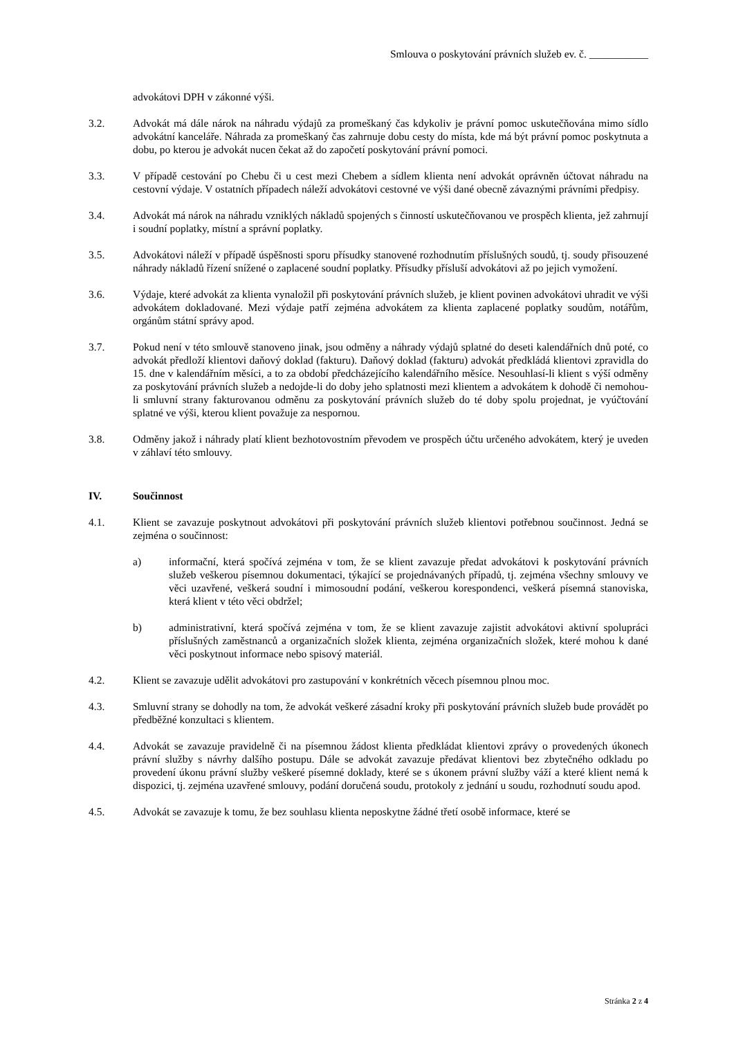Smlouva o poskytování právních služeb ev. č. ___________
advokátovi DPH v zákonné výši.
3.2. Advokát má dále nárok na náhradu výdajů za promeškaný čas kdykoliv je právní pomoc uskutečňována mimo sídlo advokátní kanceláře. Náhrada za promeškaný čas zahrnuje dobu cesty do místa, kde má být právní pomoc poskytnuta a dobu, po kterou je advokát nucen čekat až do započetí poskytování právní pomoci.
3.3. V případě cestování po Chebu či u cest mezi Chebem a sídlem klienta není advokát oprávněn účtovat náhradu na cestovní výdaje. V ostatních případech náleží advokátovi cestovné ve výši dané obecně závaznými právními předpisy.
3.4. Advokát má nárok na náhradu vzniklých nákladů spojených s činností uskutečňovanou ve prospěch klienta, jež zahrnují i soudní poplatky, místní a správní poplatky.
3.5. Advokátovi náleží v případě úspěšnosti sporu přísudky stanovené rozhodnutím příslušných soudů, tj. soudy přisouzené náhrady nákladů řízení snížené o zaplacené soudní poplatky. Přísudky přísluší advokátovi až po jejich vymožení.
3.6. Výdaje, které advokát za klienta vynaložil při poskytování právních služeb, je klient povinen advokátovi uhradit ve výši advokátem dokladované. Mezi výdaje patří zejména advokátem za klienta zaplacené poplatky soudům, notářům, orgánům státní správy apod.
3.7. Pokud není v této smlouvě stanoveno jinak, jsou odměny a náhrady výdajů splatné do deseti kalendářních dnů poté, co advokát předloží klientovi daňový doklad (fakturu). Daňový doklad (fakturu) advokát předkládá klientovi zpravidla do 15. dne v kalendářním měsíci, a to za období předcházejícího kalendářního měsíce. Nesouhlasí-li klient s výší odměny za poskytování právních služeb a nedojde-li do doby jeho splatnosti mezi klientem a advokátem k dohodě či nemohou-li smluvní strany fakturovanou odměnu za poskytování právních služeb do té doby spolu projednat, je vyúčtování splatné ve výši, kterou klient považuje za nespornou.
3.8. Odměny jakož i náhrady platí klient bezhotovostním převodem ve prospěch účtu určeného advokátem, který je uveden v záhlaví této smlouvy.
IV. Součinnost
4.1. Klient se zavazuje poskytnout advokátovi při poskytování právních služeb klientovi potřebnou součinnost. Jedná se zejména o součinnost:
a) informační, která spočívá zejména v tom, že se klient zavazuje předat advokátovi k poskytování právních služeb veškerou písemnou dokumentaci, týkající se projednávaných případů, tj. zejména všechny smlouvy ve věci uzavřené, veškerá soudní i mimosoudní podání, veškerou korespondenci, veškerá písemná stanoviska, která klient v této věci obdržel;
b) administrativní, která spočívá zejména v tom, že se klient zavazuje zajistit advokátovi aktivní spolupráci příslušných zaměstnanců a organizačních složek klienta, zejména organizačních složek, které mohou k dané věci poskytnout informace nebo spisový materiál.
4.2. Klient se zavazuje udělit advokátovi pro zastupování v konkrétních věcech písemnou plnou moc.
4.3. Smluvní strany se dohodly na tom, že advokát veškeré zásadní kroky při poskytování právních služeb bude provádět po předběžné konzultaci s klientem.
4.4. Advokát se zavazuje pravidelně či na písemnou žádost klienta předkládat klientovi zprávy o provedených úkonech právní služby s návrhy dalšího postupu. Dále se advokát zavazuje předávat klientovi bez zbytečného odkladu po provedení úkonu právní služby veškeré písemné doklady, které se s úkonem právní služby váží a které klient nemá k dispozici, tj. zejména uzavřené smlouvy, podání doručená soudu, protokoly z jednání u soudu, rozhodnutí soudu apod.
4.5. Advokát se zavazuje k tomu, že bez souhlasu klienta neposkytne žádné třetí osobě informace, které se
Stránka 2 z 4